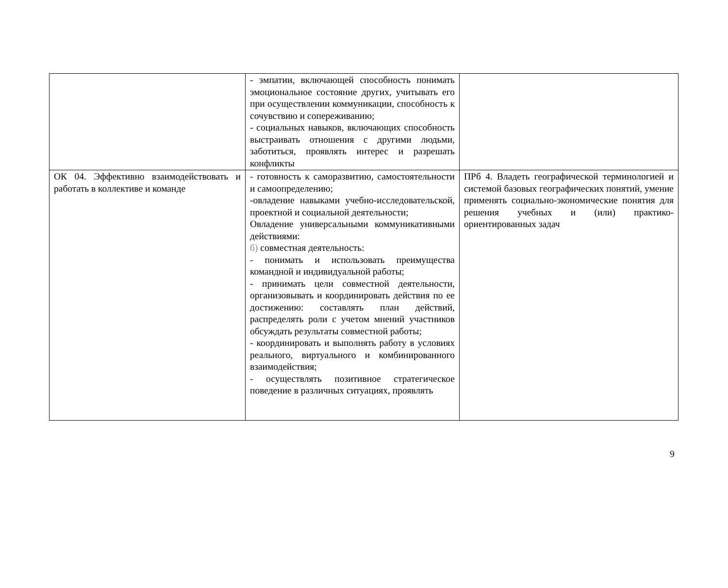| | - эмпатии, включающей способность понимать эмоциональное состояние других, учитывать его при осуществлении коммуникации, способность к сочувствию и сопереживанию; - социальных навыков, включающих способность выстраивать отношения с другими людьми, заботиться, проявлять интерес и разрешать конфликты | |
| ОК 04. Эффективно взаимодействовать и работать в коллективе и команде | - готовность к саморазвитию, самостоятельности и самоопределению; -овладение навыками учебно-исследовательской, проектной и социальной деятельности; Овладение универсальными коммуникативными действиями: б) совместная деятельность: - понимать и использовать преимущества командной и индивидуальной работы; - принимать цели совместной деятельности, организовывать и координировать действия по ее достижению: составлять план действий, распределять роли с учетом мнений участников обсуждать результаты совместной работы; - координировать и выполнять работу в условиях реального, виртуального и комбинированного взаимодействия; - осуществлять позитивное стратегическое поведение в различных ситуациях, проявлять | ПРб 4. Владеть географической терминологией и системой базовых географических понятий, умение применять социально-экономические понятия для решения учебных и (или) практико-ориентированных задач |
9